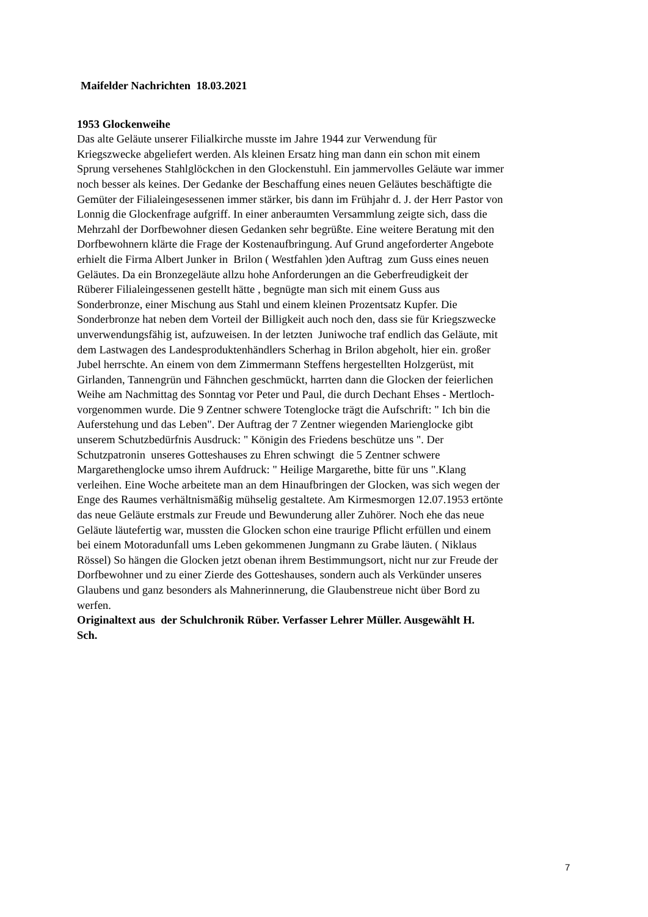Maifelder Nachrichten 18.03.2021
1953 Glockenweihe
Das alte Geläute unserer Filialkirche musste im Jahre 1944 zur Verwendung für
Kriegszwecke abgeliefert werden. Als kleinen Ersatz hing man dann ein schon mit einem
Sprung versehenes Stahlglöckchen in den Glockenstuhl. Ein jammervolles Geläute war immer
noch besser als keines. Der Gedanke der Beschaffung eines neuen Geläutes beschäftigte die
Gemüter der Filialeingesessenen immer stärker, bis dann im Frühjahr d. J. der Herr Pastor von
Lonnig die Glockenfrage aufgriff. In einer anberaumten Versammlung zeigte sich, dass die
Mehrzahl der Dorfbewohner diesen Gedanken sehr begrüßte. Eine weitere Beratung mit den
Dorfbewohnern klärte die Frage der Kostenaufbringung. Auf Grund angeforderter Angebote
erhielt die Firma Albert Junker in Brilon ( Westfahlen )den Auftrag zum Guss eines neuen
Geläutes. Da ein Bronzegeläute allzu hohe Anforderungen an die Geberfreudigkeit der
Rüberer Filialeingessenen gestellt hätte , begnügte man sich mit einem Guss aus
Sonderbronze, einer Mischung aus Stahl und einem kleinen Prozentsatz Kupfer. Die
Sonderbronze hat neben dem Vorteil der Billigkeit auch noch den, dass sie für Kriegszwecke
unverwendungsfähig ist, aufzuweisen. In der letzten Juniwoche traf endlich das Geläute, mit
dem Lastwagen des Landesproduktenhändlers Scherhag in Brilon abgeholt, hier ein. großer
Jubel herrschte. An einem von dem Zimmermann Steffens hergestellten Holzgerüst, mit
Girlanden, Tannengrün und Fähnchen geschmückt, harrten dann die Glocken der feierlichen
Weihe am Nachmittag des Sonntag vor Peter und Paul, die durch Dechant Ehses - Mertloch-
vorgenommen wurde. Die 9 Zentner schwere Totenglocke trägt die Aufschrift: " Ich bin die
Auferstehung und das Leben". Der Auftrag der 7 Zentner wiegenden Marienglocke gibt
unserem Schutzbedürfnis Ausdruck: " Königin des Friedens beschütze uns ". Der
Schutzpatronin unseres Gotteshauses zu Ehren schwingt die 5 Zentner schwere
Margarethenglocke umso ihrem Aufdruck: " Heilige Margarethe, bitte für uns ".Klang
verleihen. Eine Woche arbeitete man an dem Hinaufbringen der Glocken, was sich wegen der
Enge des Raumes verhältnismäßig mühselig gestaltete. Am Kirmesmorgen 12.07.1953 ertönte
das neue Geläute erstmals zur Freude und Bewunderung aller Zuhörer. Noch ehe das neue
Geläute läutefertig war, mussten die Glocken schon eine traurige Pflicht erfüllen und einem
bei einem Motoradunfall ums Leben gekommenen Jungmann zu Grabe läuten. ( Niklaus
Rössel) So hängen die Glocken jetzt obenan ihrem Bestimmungsort, nicht nur zur Freude der
Dorfbewohner und zu einer Zierde des Gotteshauses, sondern auch als Verkünder unseres
Glaubens und ganz besonders als Mahnerinnerung, die Glaubenstreue nicht über Bord zu
werfen.
Originaltext aus der Schulchronik Rüber. Verfasser Lehrer Müller. Ausgewählt H.
Sch.
7